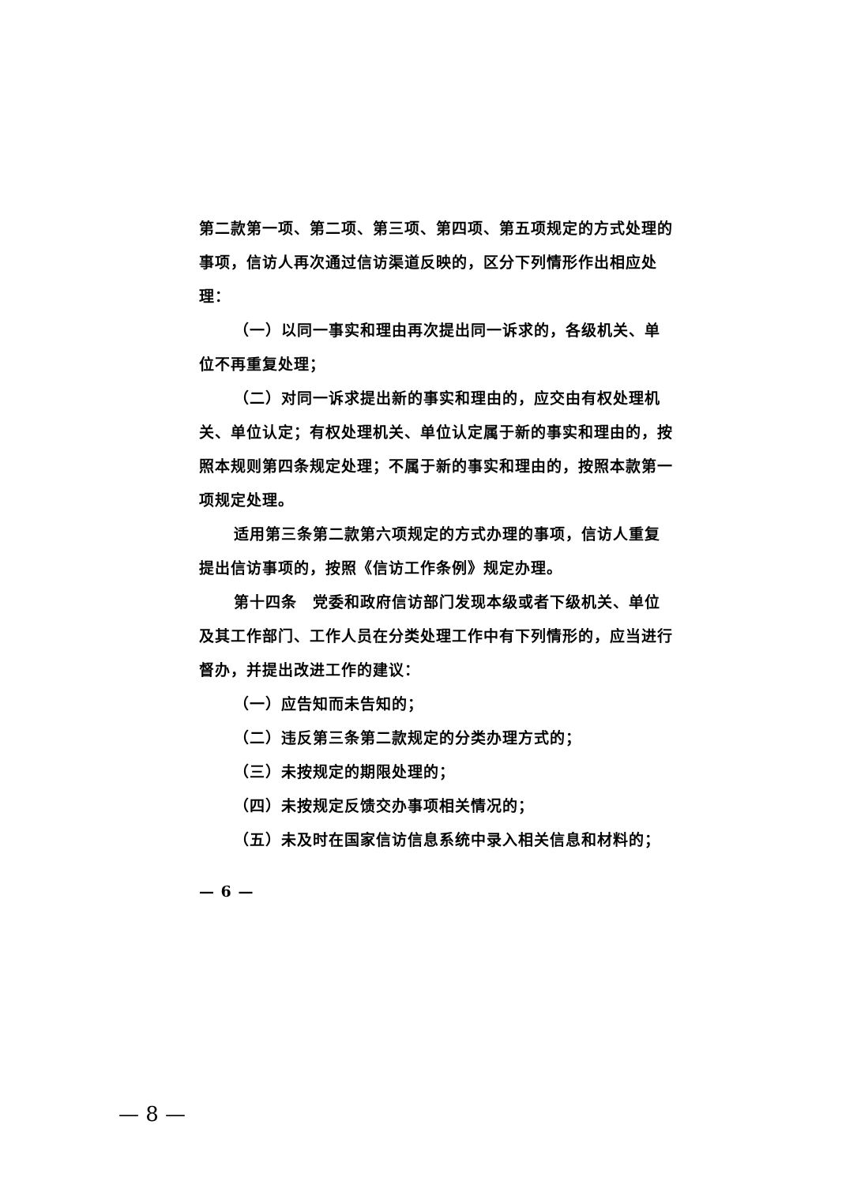第二款第一项、第二项、第三项、第四项、第五项规定的方式处理的事项，信访人再次通过信访渠道反映的，区分下列情形作出相应处理：
（一）以同一事实和理由再次提出同一诉求的，各级机关、单位不再重复处理；
（二）对同一诉求提出新的事实和理由的，应交由有权处理机关、单位认定；有权处理机关、单位认定属于新的事实和理由的，按照本规则第四条规定处理；不属于新的事实和理由的，按照本款第一项规定处理。
适用第三条第二款第六项规定的方式办理的事项，信访人重复提出信访事项的，按照《信访工作条例》规定办理。
第十四条　党委和政府信访部门发现本级或者下级机关、单位及其工作部门、工作人员在分类处理工作中有下列情形的，应当进行督办，并提出改进工作的建议：
（一）应告知而未告知的；
（二）违反第三条第二款规定的分类办理方式的；
（三）未按规定的期限处理的；
（四）未按规定反馈交办事项相关情况的；
（五）未及时在国家信访信息系统中录入相关信息和材料的；
— 6 —
— 8 —